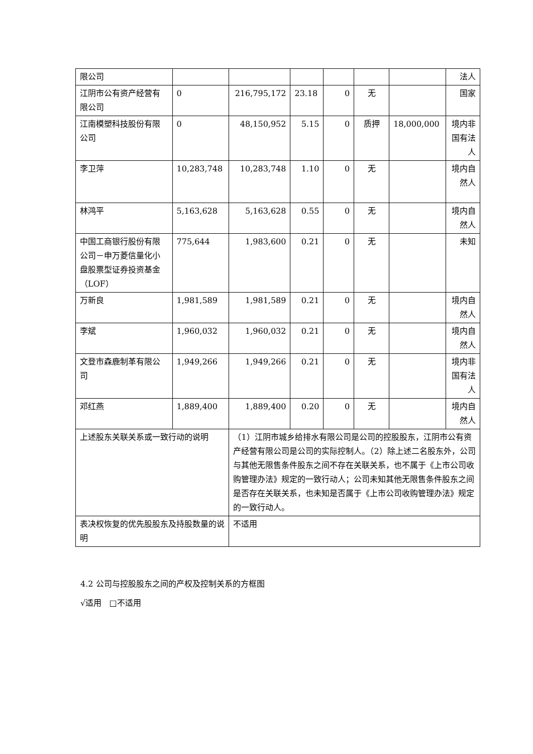| 限公司 | | | | | | | 法人 |
| 江阴市公有资产经营有限公司 | 0 | 216,795,172 | 23.18 | 0 | 无 | | 国家 |
| 江南模塑科技股份有限公司 | 0 | 48,150,952 | 5.15 | 0 | 质押 | 18,000,000 | 境内非国有法人 |
| 李卫萍 | 10,283,748 | 10,283,748 | 1.10 | 0 | 无 | | 境内自然人 |
| 林鸿平 | 5,163,628 | 5,163,628 | 0.55 | 0 | 无 | | 境内自然人 |
| 中国工商银行股份有限公司－申万菱信量化小盘股票型证券投资基金（LOF） | 775,644 | 1,983,600 | 0.21 | 0 | 无 | | 未知 |
| 万新良 | 1,981,589 | 1,981,589 | 0.21 | 0 | 无 | | 境内自然人 |
| 李斌 | 1,960,032 | 1,960,032 | 0.21 | 0 | 无 | | 境内自然人 |
| 文登市森鹿制革有限公司 | 1,949,266 | 1,949,266 | 0.21 | 0 | 无 | | 境内非国有法人 |
| 邓红燕 | 1,889,400 | 1,889,400 | 0.20 | 0 | 无 | | 境内自然人 |
| 上述股东关联关系或一致行动的说明 | | （1）江阴市城乡给排水有限公司是公司的控股股东，江阴市公有资产经营有限公司是公司的实际控制人。（2）除上述二名股东外，公司与其他无限售条件股东之间不存在关联关系，也不属于《上市公司收购管理办法》规定的一致行动人；公司未知其他无限售条件股东之间是否存在关联关系，也未知是否属于《上市公司收购管理办法》规定的一致行动人。 | | | | | |
| 表决权恢复的优先股股东及持股数量的说明 | | 不适用 | | | | | |
4.2 公司与控股股东之间的产权及控制关系的方框图
√适用 □不适用